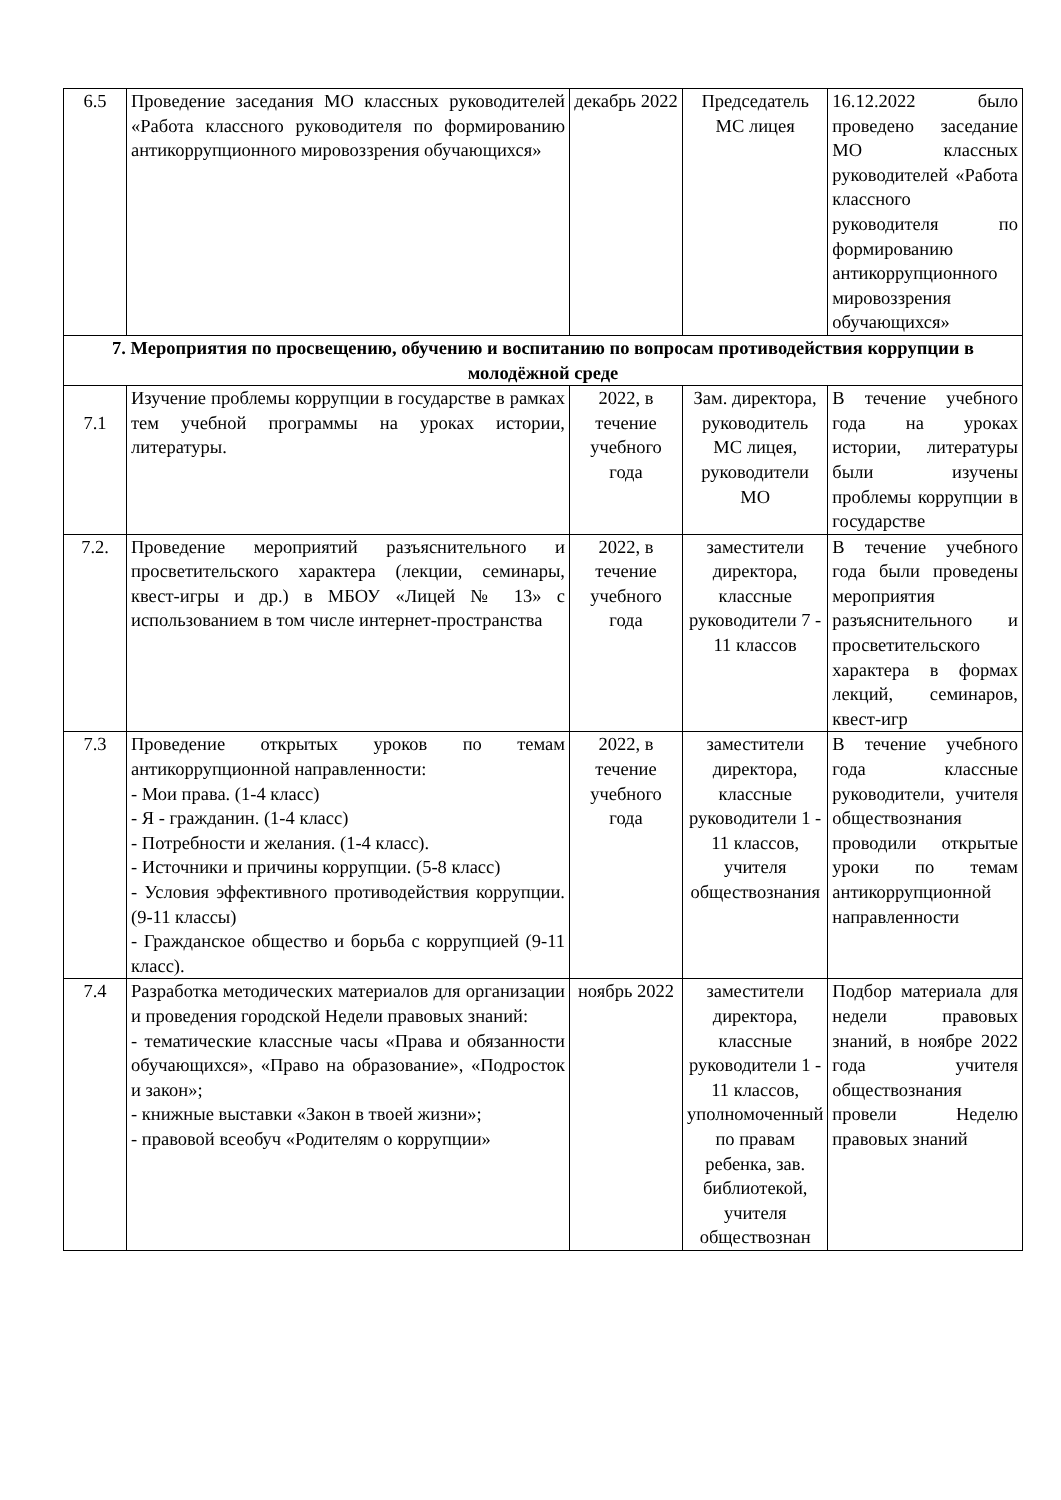| 6.5 | Проведение заседания МО классных руководителей «Работа классного руководителя по формированию антикоррупционного мировоззрения обучающихся» | декабрь 2022 | Председатель МС лицея | 16.12.2022 было проведено заседание МО классных руководителей «Работа классного руководителя по формированию антикоррупционного мировоззрения обучающихся» |
| 7. Мероприятия по просвещению, обучению и воспитанию по вопросам противодействия коррупции в молодёжной среде | | | | |
| 7.1 | Изучение проблемы коррупции в государстве в рамках тем учебной программы на уроках истории, литературы. | 2022, в течение учебного года | Зам. директора, руководитель МС лицея, руководители МО | В течение учебного года на уроках истории, литературы были изучены проблемы коррупции в государстве |
| 7.2. | Проведение мероприятий разъяснительного и просветительского характера (лекции, семинары, квест-игры и др.) в МБОУ «Лицей № 13» с использованием в том числе интернет-пространства | 2022, в течение учебного года | заместители директора, классные руководители 7 - 11 классов | В течение учебного года были проведены мероприятия разъяснительного и просветительского характера в формах лекций, семинаров, квест-игр |
| 7.3 | Проведение открытых уроков по темам антикоррупционной направленности: - Мои права. (1-4 класс) - Я - гражданин. (1-4 класс) - Потребности и желания. (1-4 класс). - Источники и причины коррупции. (5-8 класс) - Условия эффективного противодействия коррупции. (9-11 классы) - Гражданское общество и борьба с коррупцией (9-11 класс). | 2022, в течение учебного года | заместители директора, классные руководители 1 - 11 классов, учителя обществознания | В течение учебного года классные руководители, учителя обществознания проводили открытые уроки по темам антикоррупционной направленности |
| 7.4 | Разработка методических материалов для организации и проведения городской Недели правовых знаний: - тематические классные часы «Права и обязанности обучающихся», «Право на образование», «Подросток и закон»; - книжные выставки «Закон в твоей жизни»; - правовой всеобуч «Родителям о коррупции» | ноябрь 2022 | заместители директора, классные руководители 1 - 11 классов, уполномоченный по правам ребенка, зав. библиотекой, учителя обществознан | Подбор материала для недели правовых знаний, в ноябре 2022 года учителя обществознания провели Неделю правовых знаний |